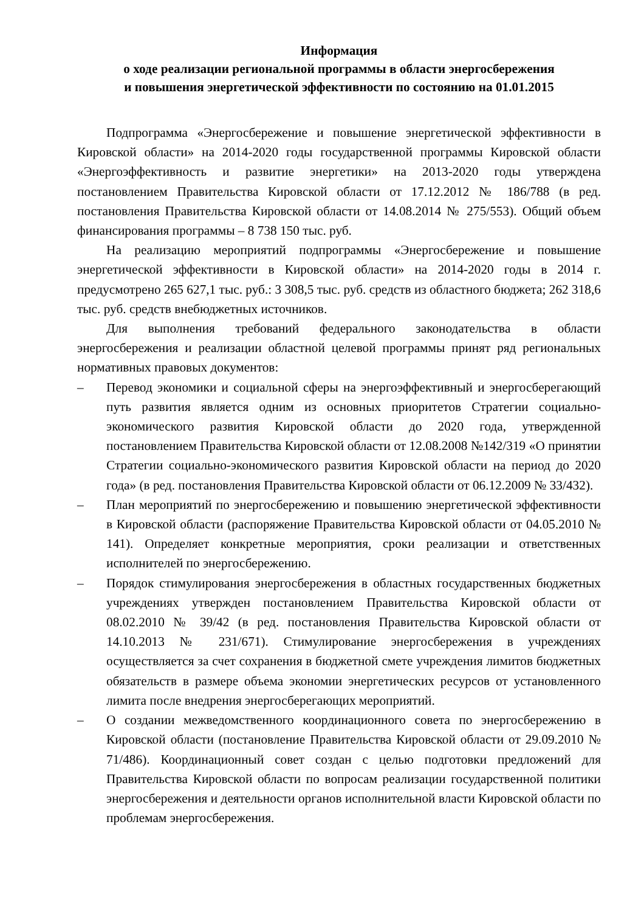Информация
о ходе реализации региональной программы в области энергосбережения
и повышения энергетической эффективности по состоянию на 01.01.2015
Подпрограмма «Энергосбережение и повышение энергетической эффективности в Кировской области» на 2014-2020 годы государственной программы Кировской области «Энергоэффективность и развитие энергетики» на 2013-2020 годы утверждена постановлением Правительства Кировской области от 17.12.2012 № 186/788 (в ред. постановления Правительства Кировской области от 14.08.2014 № 275/553). Общий объем финансирования программы – 8 738 150 тыс. руб.
На реализацию мероприятий подпрограммы «Энергосбережение и повышение энергетической эффективности в Кировской области» на 2014-2020 годы в 2014 г. предусмотрено 265 627,1 тыс. руб.: 3 308,5 тыс. руб. средств из областного бюджета; 262 318,6 тыс. руб. средств внебюджетных источников.
Для выполнения требований федерального законодательства в области энергосбережения и реализации областной целевой программы принят ряд региональных нормативных правовых документов:
– Перевод экономики и социальной сферы на энергоэффективный и энергосберегающий путь развития является одним из основных приоритетов Стратегии социально-экономического развития Кировской области до 2020 года, утвержденной постановлением Правительства Кировской области от 12.08.2008 №142/319 «О принятии Стратегии социально-экономического развития Кировской области на период до 2020 года» (в ред. постановления Правительства Кировской области от 06.12.2009 № 33/432).
– План мероприятий по энергосбережению и повышению энергетической эффективности в Кировской области (распоряжение Правительства Кировской области от 04.05.2010 № 141). Определяет конкретные мероприятия, сроки реализации и ответственных исполнителей по энергосбережению.
– Порядок стимулирования энергосбережения в областных государственных бюджетных учреждениях утвержден постановлением Правительства Кировской области от 08.02.2010 № 39/42 (в ред. постановления Правительства Кировской области от 14.10.2013 № 231/671). Стимулирование энергосбережения в учреждениях осуществляется за счет сохранения в бюджетной смете учреждения лимитов бюджетных обязательств в размере объема экономии энергетических ресурсов от установленного лимита после внедрения энергосберегающих мероприятий.
– О создании межведомственного координационного совета по энергосбережению в Кировской области (постановление Правительства Кировской области от 29.09.2010 № 71/486). Координационный совет создан с целью подготовки предложений для Правительства Кировской области по вопросам реализации государственной политики энергосбережения и деятельности органов исполнительной власти Кировской области по проблемам энергосбережения.